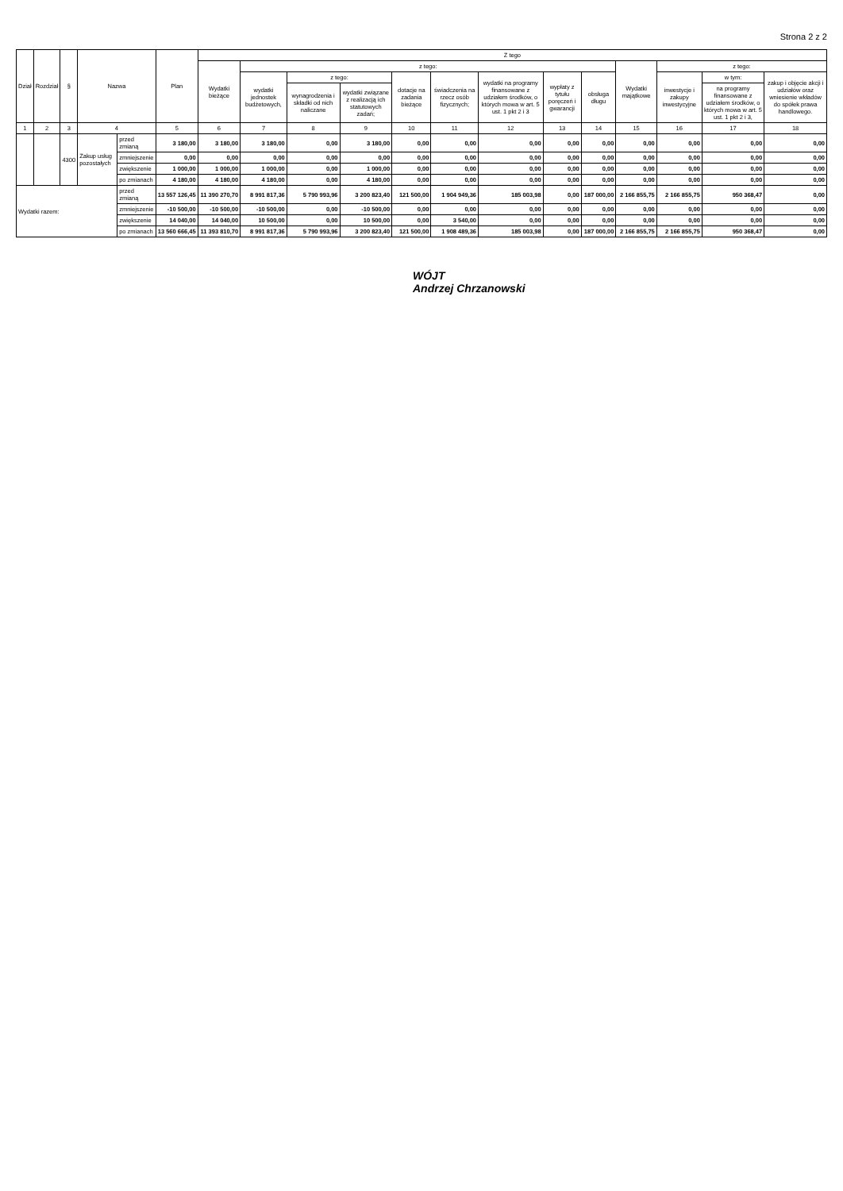Strona 2 z 2
| Dział | Rozdział | § | Nazwa | | Plan | Z tego | | | | | | | | | | | | |
| --- | --- | --- | --- | --- | --- | --- | --- | --- | --- | --- | --- | --- | --- | --- | --- | --- | --- | --- |
| | | | | | | Wydatki bieżące | z tego: | | | | | | | | Wydatki majątkowe | z tego: | | |
| | | | | | | | wydatki jednostek budżetowych, | z tego: | | dotacje na zadania bieżące | świadczenia na rzecz osób fizycznych; | wydatki na programy finansowane z udziałem środków, o których mowa w art. 5 ust. 1 pkt 2 i 3 | wypłaty z tytułu poręczeń i gwarancji | obsługa długu | | inwestycje i zakupy inwestycyjne | w tym: | zakup i objęcie akcji i udziałów oraz wniesienie wkładów do spółek prawa handlowego. |
| | | | | | | | | wynagrodzenia i składki od nich naliczane | wydatki związane z realizacją ich statutowych zadań; | | | | | | | | na programy finansowane z udziałem środków, o których mowa w art. 5 ust. 1 pkt 2 i 3, | |
| 1 | 2 | 3 | 4 | | 5 | 6 | 7 | 8 | 9 | 10 | 11 | 12 | 13 | 14 | 15 | 16 | 17 | 18 |
| | | 4300 | Zakup usług pozostałych | przed zmianą | 3 180,00 | 3 180,00 | 3 180,00 | 0,00 | 3 180,00 | 0,00 | 0,00 | 0,00 | 0,00 | 0,00 | 0,00 | 0,00 | 0,00 | 0,00 |
| | | | | zmniejszenie | 0,00 | 0,00 | 0,00 | 0,00 | 0,00 | 0,00 | 0,00 | 0,00 | 0,00 | 0,00 | 0,00 | 0,00 | 0,00 | 0,00 |
| | | | | zwiększenie | 1 000,00 | 1 000,00 | 1 000,00 | 0,00 | 1 000,00 | 0,00 | 0,00 | 0,00 | 0,00 | 0,00 | 0,00 | 0,00 | 0,00 | 0,00 |
| | | | | po zmianach | 4 180,00 | 4 180,00 | 4 180,00 | 0,00 | 4 180,00 | 0,00 | 0,00 | 0,00 | 0,00 | 0,00 | 0,00 | 0,00 | 0,00 | 0,00 |
| Wydatki razem: | | | | przed zmianą | 13 557 126,45 | 11 390 270,70 | 8 991 817,36 | 5 790 993,96 | 3 200 823,40 | 121 500,00 | 1 904 949,36 | 185 003,98 | 0,00 | 187 000,00 | 2 166 855,75 | 2 166 855,75 | 950 368,47 | 0,00 |
| | | | | zmniejszenie | -10 500,00 | -10 500,00 | -10 500,00 | 0,00 | -10 500,00 | 0,00 | 0,00 | 0,00 | 0,00 | 0,00 | 0,00 | 0,00 | 0,00 | 0,00 |
| | | | | zwiększenie | 14 040,00 | 14 040,00 | 10 500,00 | 0,00 | 10 500,00 | 0,00 | 3 540,00 | 0,00 | 0,00 | 0,00 | 0,00 | 0,00 | 0,00 | 0,00 |
| | | | | po zmianach | 13 560 666,45 | 11 393 810,70 | 8 991 817,36 | 5 790 993,96 | 3 200 823,40 | 121 500,00 | 1 908 489,36 | 185 003,98 | 0,00 | 187 000,00 | 2 166 855,75 | 2 166 855,75 | 950 368,47 | 0,00 |
WÓJT
Andrzej Chrzanowski